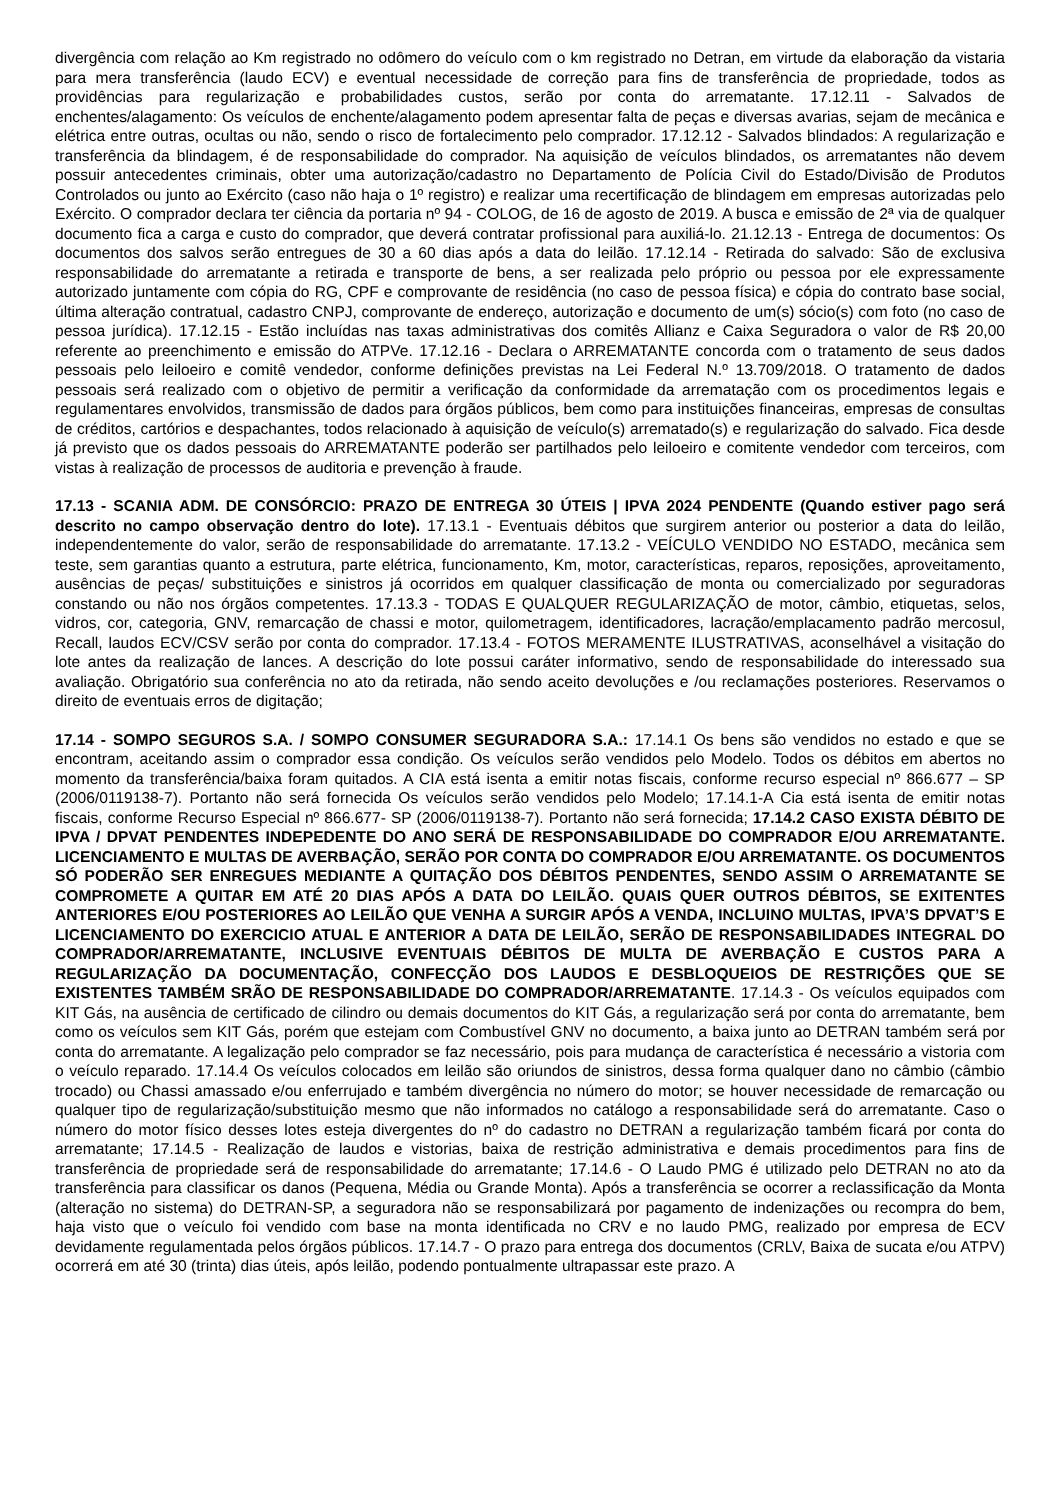divergência com relação ao Km registrado no odômero do veículo com o km registrado no Detran, em virtude da elaboração da vistaria para mera transferência (laudo ECV) e eventual necessidade de correção para fins de transferência de propriedade, todos as providências para regularização e probabilidades custos, serão por conta do arrematante. 17.12.11 - Salvados de enchentes/alagamento: Os veículos de enchente/alagamento podem apresentar falta de peças e diversas avarias, sejam de mecânica e elétrica entre outras, ocultas ou não, sendo o risco de fortalecimento pelo comprador. 17.12.12 - Salvados blindados: A regularização e transferência da blindagem, é de responsabilidade do comprador. Na aquisição de veículos blindados, os arrematantes não devem possuir antecedentes criminais, obter uma autorização/cadastro no Departamento de Polícia Civil do Estado/Divisão de Produtos Controlados ou junto ao Exército (caso não haja o 1º registro) e realizar uma recertificação de blindagem em empresas autorizadas pelo Exército. O comprador declara ter ciência da portaria nº 94 - COLOG, de 16 de agosto de 2019. A busca e emissão de 2ª via de qualquer documento fica a carga e custo do comprador, que deverá contratar profissional para auxiliá-lo. 21.12.13 - Entrega de documentos: Os documentos dos salvos serão entregues de 30 a 60 dias após a data do leilão. 17.12.14 - Retirada do salvado: São de exclusiva responsabilidade do arrematante a retirada e transporte de bens, a ser realizada pelo próprio ou pessoa por ele expressamente autorizado juntamente com cópia do RG, CPF e comprovante de residência (no caso de pessoa física) e cópia do contrato base social, última alteração contratual, cadastro CNPJ, comprovante de endereço, autorização e documento de um(s) sócio(s) com foto (no caso de pessoa jurídica). 17.12.15 - Estão incluídas nas taxas administrativas dos comitês Allianz e Caixa Seguradora o valor de R$ 20,00 referente ao preenchimento e emissão do ATPVe. 17.12.16 - Declara o ARREMATANTE concorda com o tratamento de seus dados pessoais pelo leiloeiro e comitê vendedor, conforme definições previstas na Lei Federal N.º 13.709/2018. O tratamento de dados pessoais será realizado com o objetivo de permitir a verificação da conformidade da arrematação com os procedimentos legais e regulamentares envolvidos, transmissão de dados para órgãos públicos, bem como para instituições financeiras, empresas de consultas de créditos, cartórios e despachantes, todos relacionado à aquisição de veículo(s) arrematado(s) e regularização do salvado. Fica desde já previsto que os dados pessoais do ARREMATANTE poderão ser partilhados pelo leiloeiro e comitente vendedor com terceiros, com vistas à realização de processos de auditoria e prevenção à fraude.
17.13 - SCANIA ADM. DE CONSÓRCIO: PRAZO DE ENTREGA 30 ÚTEIS | IPVA 2024 PENDENTE (Quando estiver pago será descrito no campo observação dentro do lote). 17.13.1 - Eventuais débitos que surgirem anterior ou posterior a data do leilão, independentemente do valor, serão de responsabilidade do arrematante. 17.13.2 - VEÍCULO VENDIDO NO ESTADO, mecânica sem teste, sem garantias quanto a estrutura, parte elétrica, funcionamento, Km, motor, características, reparos, reposições, aproveitamento, ausências de peças/ substituições e sinistros já ocorridos em qualquer classificação de monta ou comercializado por seguradoras constando ou não nos órgãos competentes. 17.13.3 - TODAS E QUALQUER REGULARIZAÇÃO de motor, câmbio, etiquetas, selos, vidros, cor, categoria, GNV, remarcação de chassi e motor, quilometragem, identificadores, lacração/emplacamento padrão mercosul, Recall, laudos ECV/CSV serão por conta do comprador. 17.13.4 - FOTOS MERAMENTE ILUSTRATIVAS, aconselhável a visitação do lote antes da realização de lances. A descrição do lote possui caráter informativo, sendo de responsabilidade do interessado sua avaliação. Obrigatório sua conferência no ato da retirada, não sendo aceito devoluções e /ou reclamações posteriores. Reservamos o direito de eventuais erros de digitação;
17.14 - SOMPO SEGUROS S.A. / SOMPO CONSUMER SEGURADORA S.A.: 17.14.1 Os bens são vendidos no estado e que se encontram, aceitando assim o comprador essa condição. Os veículos serão vendidos pelo Modelo. Todos os débitos em abertos no momento da transferência/baixa foram quitados. A CIA está isenta a emitir notas fiscais, conforme recurso especial nº 866.677 – SP (2006/0119138-7). Portanto não será fornecida Os veículos serão vendidos pelo Modelo; 17.14.1-A Cia está isenta de emitir notas fiscais, conforme Recurso Especial nº 866.677- SP (2006/0119138-7). Portanto não será fornecida; 17.14.2 CASO EXISTA DÉBITO DE IPVA / DPVAT PENDENTES INDEPEDENTE DO ANO SERÁ DE RESPONSABILIDADE DO COMPRADOR E/OU ARREMATANTE. LICENCIAMENTO E MULTAS DE AVERBAÇÃO, SERÃO POR CONTA DO COMPRADOR E/OU ARREMATANTE. OS DOCUMENTOS SÓ PODERÃO SER ENREGUES MEDIANTE A QUITAÇÃO DOS DÉBITOS PENDENTES, SENDO ASSIM O ARREMATANTE SE COMPROMETE A QUITAR EM ATÉ 20 DIAS APÓS A DATA DO LEILÃO. QUAIS QUER OUTROS DÉBITOS, SE EXITENTES ANTERIORES E/OU POSTERIORES AO LEILÃO QUE VENHA A SURGIR APÓS A VENDA, INCLUINO MULTAS, IPVA’S DPVAT’S E LICENCIAMENTO DO EXERCICIO ATUAL E ANTERIOR A DATA DE LEILÃO, SERÃO DE RESPONSABILIDADES INTEGRAL DO COMPRADOR/ARREMATANTE, INCLUSIVE EVENTUAIS DÉBITOS DE MULTA DE AVERBAÇÃO E CUSTOS PARA A REGULARIZAÇÃO DA DOCUMENTAÇÃO, CONFECÇÃO DOS LAUDOS E DESBLOQUEIOS DE RESTRIÇÕES QUE SE EXISTENTES TAMBÉM SRÃO DE RESPONSABILIDADE DO COMPRADOR/ARREMATANTE. 17.14.3 - Os veículos equipados com KIT Gás, na ausência de certificado de cilindro ou demais documentos do KIT Gás, a regularização será por conta do arrematante, bem como os veículos sem KIT Gás, porém que estejam com Combustível GNV no documento, a baixa junto ao DETRAN também será por conta do arrematante. A legalização pelo comprador se faz necessário, pois para mudança de característica é necessário a vistoria com o veículo reparado. 17.14.4 Os veículos colocados em leilão são oriundos de sinistros, dessa forma qualquer dano no câmbio (câmbio trocado) ou Chassi amassado e/ou enferrujado e também divergência no número do motor; se houver necessidade de remarcação ou qualquer tipo de regularização/substituição mesmo que não informados no catálogo a responsabilidade será do arrematante. Caso o número do motor físico desses lotes esteja divergentes do nº do cadastro no DETRAN a regularização também ficará por conta do arrematante; 17.14.5 - Realização de laudos e vistorias, baixa de restrição administrativa e demais procedimentos para fins de transferência de propriedade será de responsabilidade do arrematante; 17.14.6 - O Laudo PMG é utilizado pelo DETRAN no ato da transferência para classificar os danos (Pequena, Média ou Grande Monta). Após a transferência se ocorrer a reclassificação da Monta (alteração no sistema) do DETRAN-SP, a seguradora não se responsabilizará por pagamento de indenizações ou recompra do bem, haja visto que o veículo foi vendido com base na monta identificada no CRV e no laudo PMG, realizado por empresa de ECV devidamente regulamentada pelos órgãos públicos. 17.14.7 - O prazo para entrega dos documentos (CRLV, Baixa de sucata e/ou ATPV) ocorrerá em até 30 (trinta) dias úteis, após leilão, podendo pontualmente ultrapassar este prazo. A